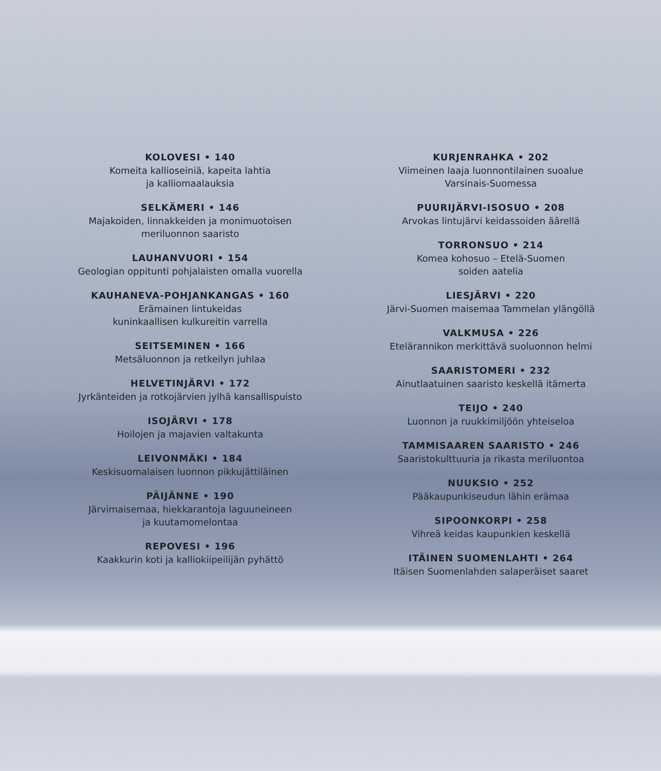KOLOVESI • 140
Komeita kallioseiniä, kapeita lahtia
ja kalliomaalauksia
SELKÄMERI • 146
Majakoiden, linnakkeiden ja monimuotoisen
meriluonnon saaristo
LAUHANVUORI • 154
Geologian oppitunti pohjalaisten omalla vuorella
KAUHANEVA-POHJANKANGAS • 160
Erämainen lintukeidas
kuninkaallisen kulkureitin varrella
SEITSEMINEN • 166
Metsäluonnon ja retkeilyn juhlaa
HELVETINJÄRVI • 172
Jyrkänteiden ja rotkojärvien jylhä kansallispuisto
ISOJÄRVI • 178
Hoilojen ja majavien valtakunta
LEIVONMÄKI • 184
Keskisuomalaisen luonnon pikkujättiläinen
PÄIJÄNNE • 190
Järvimaisemaa, hiekkarantoja laguuneineen
ja kuutamomelontaa
REPOVESI • 196
Kaakkurin koti ja kalliokiipeilijän pyhättö
KURJENRAHKA • 202
Viimeinen laaja luonnontilainen suoalue
Varsinais-Suomessa
PUURIJÄRVI-ISOSUO • 208
Arvokas lintujärvi keidassoiden äärellä
TORRONSUO • 214
Komea kohosuo – Etelä-Suomen
soiden aatelia
LIESJÄRVI • 220
Järvi-Suomen maisemaa Tammelan ylängöllä
VALKMUSA • 226
Etelärannikon merkittävä suoluonnon helmi
SAARISTOMERI • 232
Ainutlaatuinen saaristo keskellä itämerta
TEIJO • 240
Luonnon ja ruukkimiljöön yhteiseloa
TAMMISAAREN SAARISTO • 246
Saaristokulttuuria ja rikasta meriluontoa
NUUKSIO • 252
Pääkaupunkiseudun lähin erämaa
SIPOONKORPI • 258
Vihreä keidas kaupunkien keskellä
ITÄINEN SUOMENLAHTI • 264
Itäisen Suomenlahden salaperäiset saaret